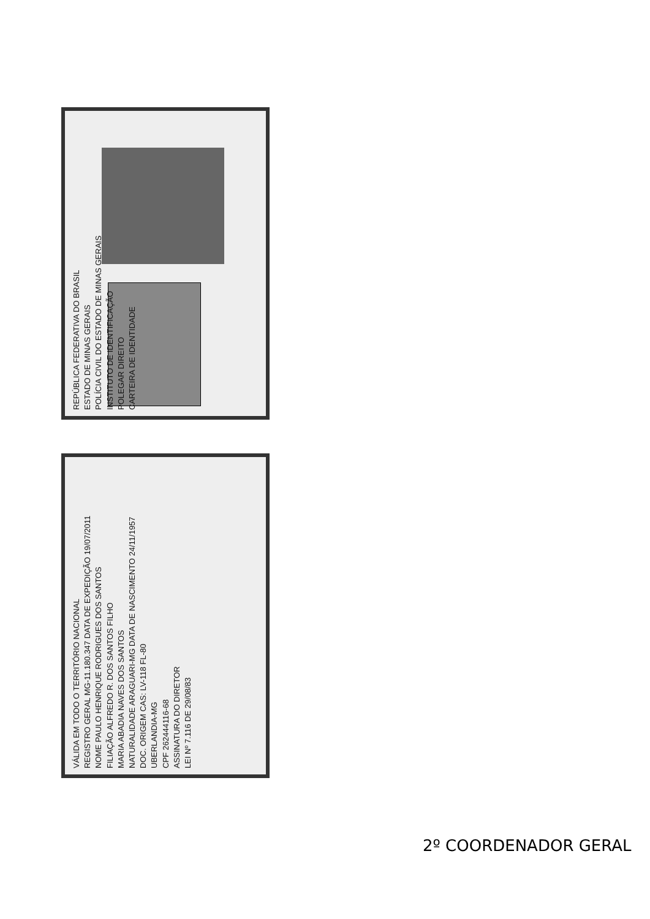REPÚBLICA FEDERATIVA DO BRASIL
ESTADO DE MINAS GERAIS
POLÍCIA CIVIL DO ESTADO DE MINAS GERAIS
INSTITUTO DE IDENTIFICAÇÃO
POLEGAR DIREITO
CARTEIRA DE IDENTIDADE
VÁLIDA EM TODO O TERRITÓRIO NACIONAL
REGISTRO GERAL MG-11.180.347 DATA DE EXPEDIÇÃO 19/07/2011
NOME PAULO HENRIQUE RODRIGUES DOS SANTOS
FILIAÇÃO ALFREDO R. DOS SANTOS FILHO
MARIA ABADIA NAVES DOS SANTOS
NATURALIDADE ARAGUARI-MG DATA DE NASCIMENTO 24/11/1957
DOC. ORIGEM CAS: LV-118 FL-80
UBERLANDIA-MG
CPF 262444116-68
ASSINATURA DO DIRETOR
LEI Nº 7.116 DE 29/08/83
2º COORDENADOR GERAL